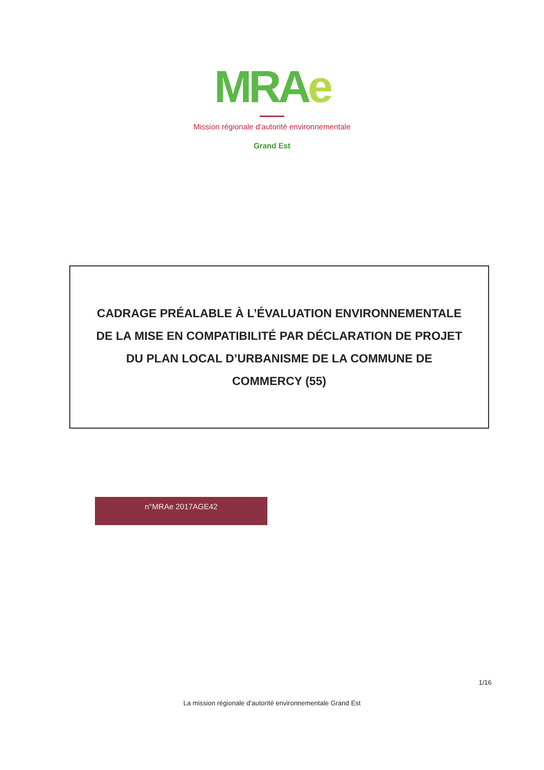MRAe
Mission régionale d’autorité environnementale
Grand Est
CADRAGE PRÉALABLE À L’ÉVALUATION ENVIRONNEMENTALE
DE LA MISE EN COMPATIBILITÉ PAR DÉCLARATION DE PROJET
DU PLAN LOCAL D’URBANISME DE LA COMMUNE DE
COMMERCY (55)
n°MRAe 2017AGE42
1/16
La mission régionale d’autorité environnementale Grand Est